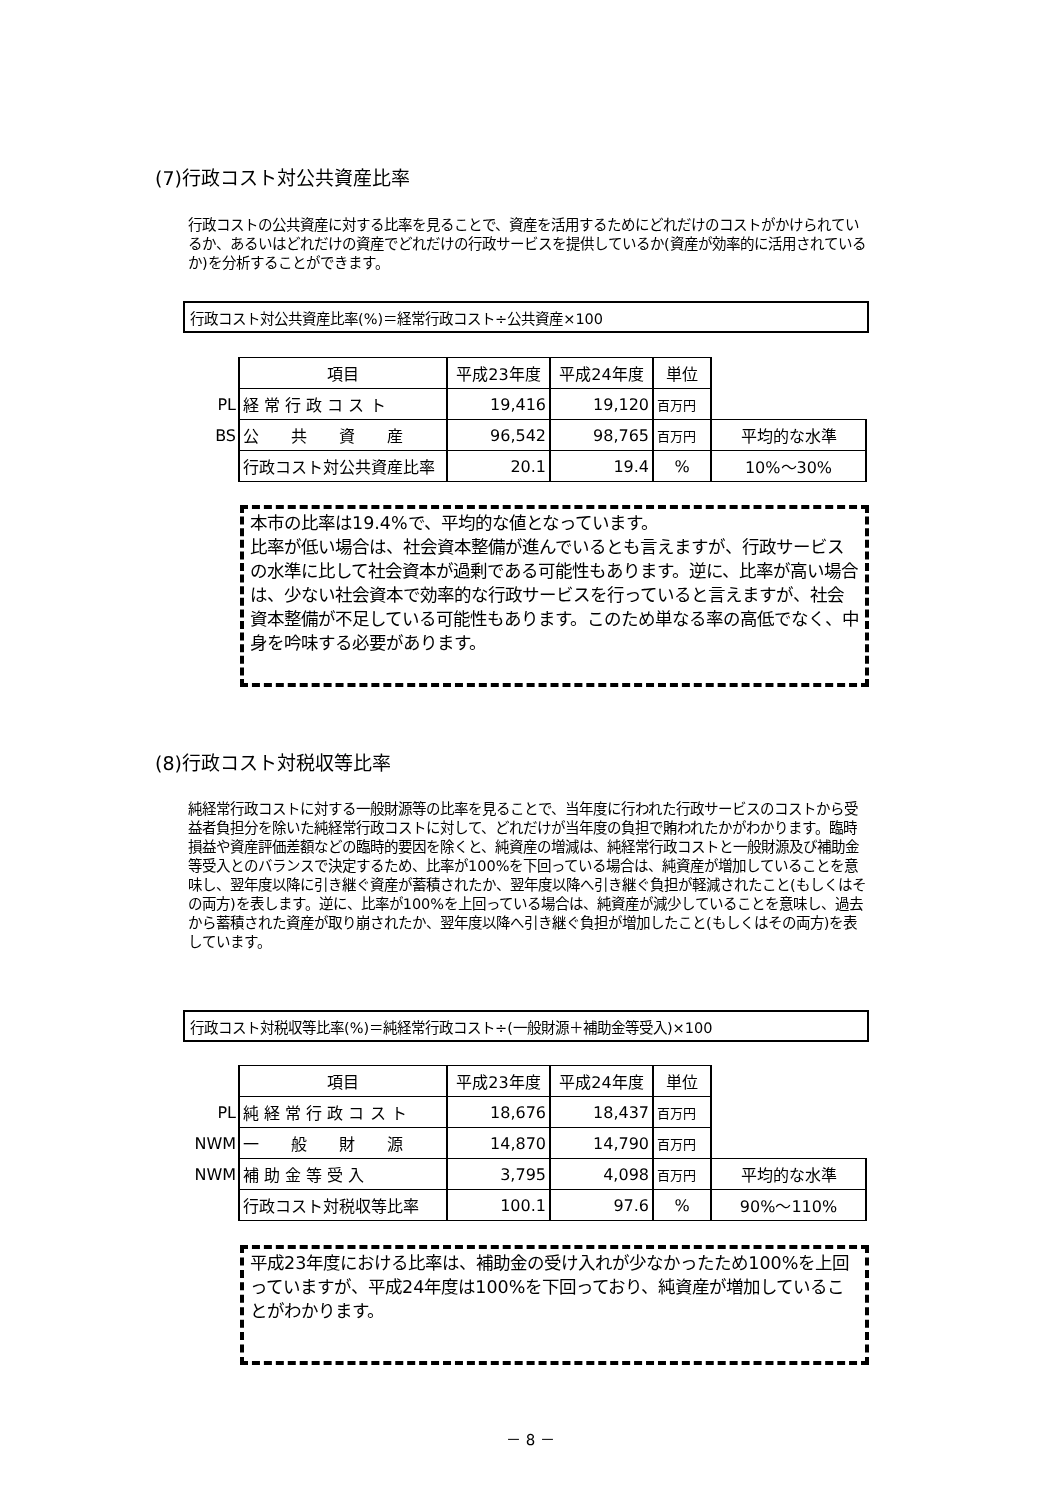(7)行政コスト対公共資産比率
行政コストの公共資産に対する比率を見ることで、資産を活用するためにどれだけのコストがかけられているか、あるいはどれだけの資産でどれだけの行政サービスを提供しているか(資産が効率的に活用されているか)を分析することができます。
行政コスト対公共資産比率(%)＝経常行政コスト÷公共資産×100
| | 項目 | 平成23年度 | 平成24年度 | 単位 | |
| PL | 経 常 行 政 コ ス ト | 19,416 | 19,120 | 百万円 | |
| BS | 公 共 資 産 | 96,542 | 98,765 | 百万円 | 平均的な水準 |
| | 行政コスト対公共資産比率 | 20.1 | 19.4 | % | 10%～30% |
本市の比率は19.4%で、平均的な値となっています。
比率が低い場合は、社会資本整備が進んでいるとも言えますが、行政サービスの水準に比して社会資本が過剰である可能性もあります。逆に、比率が高い場合は、少ない社会資本で効率的な行政サービスを行っていると言えますが、社会資本整備が不足している可能性もあります。このため単なる率の高低でなく、中身を吟味する必要があります。
(8)行政コスト対税収等比率
純経常行政コストに対する一般財源等の比率を見ることで、当年度に行われた行政サービスのコストから受益者負担分を除いた純経常行政コストに対して、どれだけが当年度の負担で賄われたかがわかります。臨時損益や資産評価差額などの臨時的要因を除くと、純資産の増減は、純経常行政コストと一般財源及び補助金等受入とのバランスで決定するため、比率が100%を下回っている場合は、純資産が増加していることを意味し、翌年度以降に引き継ぐ資産が蓄積されたか、翌年度以降へ引き継ぐ負担が軽減されたこと(もしくはその両方)を表します。逆に、比率が100%を上回っている場合は、純資産が減少していることを意味し、過去から蓄積された資産が取り崩されたか、翌年度以降へ引き継ぐ負担が増加したこと(もしくはその両方)を表しています。
行政コスト対税収等比率(%)＝純経常行政コスト÷(一般財源＋補助金等受入)×100
| | 項目 | 平成23年度 | 平成24年度 | 単位 | |
| PL | 純 経 常 行 政 コ ス ト | 18,676 | 18,437 | 百万円 | |
| NWM | 一 般 財 源 | 14,870 | 14,790 | 百万円 | |
| NWM | 補 助 金 等 受 入 | 3,795 | 4,098 | 百万円 | 平均的な水準 |
| | 行政コスト対税収等比率 | 100.1 | 97.6 | % | 90%～110% |
平成23年度における比率は、補助金の受け入れが少なかったため100%を上回っていますが、平成24年度は100%を下回っており、純資産が増加していることがわかります。
－ 8 －